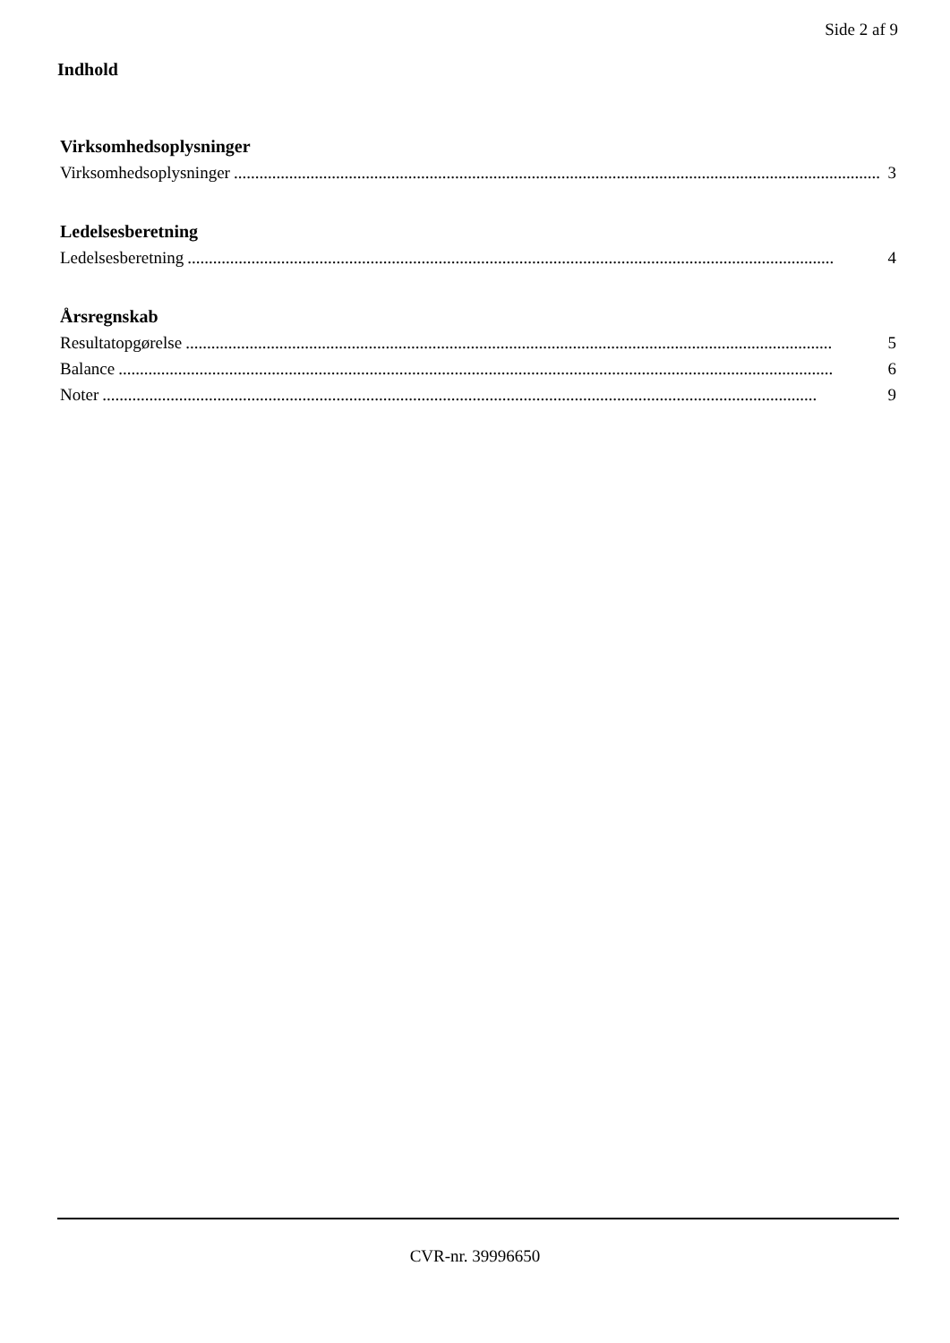Side 2 af 9
Indhold
Virksomhedsoplysninger
Virksomhedsoplysninger........................................................................................................................................................ 3
Ledelsesberetning
Ledelsesberetning........................................................................................................................................................ 4
Årsregnskab
Resultatopgørelse........................................................................................................................................................ 5
Balance........................................................................................................................................................................ 6
Noter........................................................................................................................................................................ 9
CVR-nr. 39996650